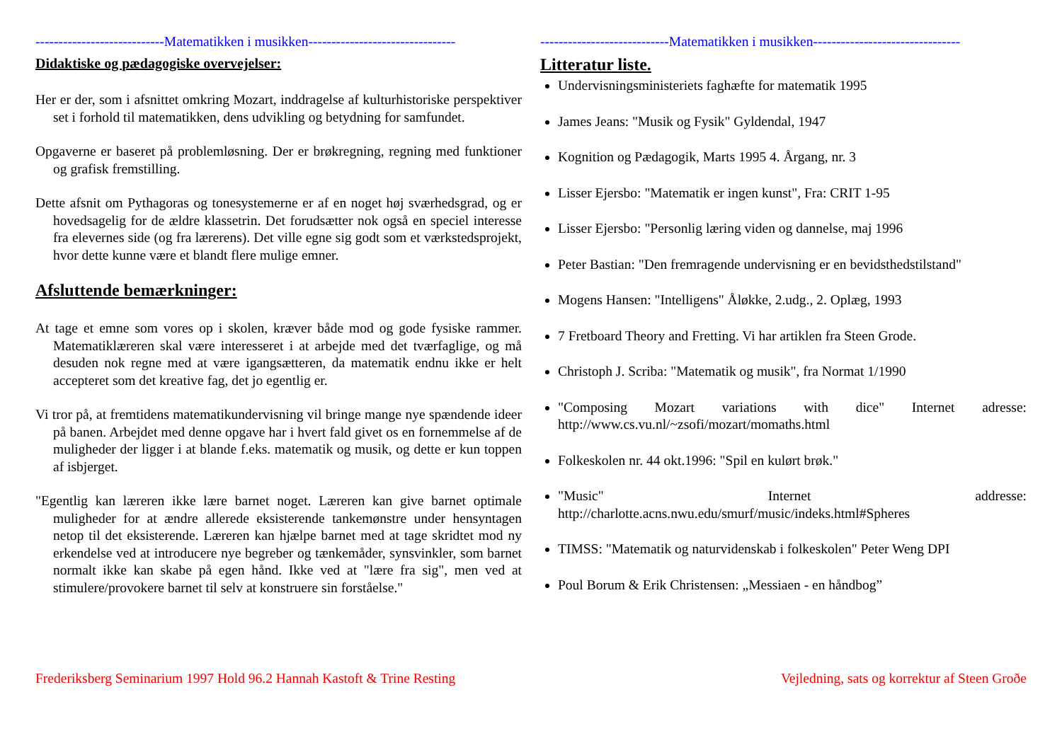----------------------------Matematikken i musikken--------------------------------
Didaktiske og pædagogiske overvejelser:
Her er der, som i afsnittet omkring Mozart, inddragelse af kulturhistoriske perspektiver set i forhold til matematikken, dens udvikling og betydning for samfundet.
Opgaverne er baseret på problemløsning. Der er brøkregning, regning med funktioner og grafisk fremstilling.
Dette afsnit om Pythagoras og tonesystemerne er af en noget høj sværhedsgrad, og er hovedsagelig for de ældre klassetrin. Det forudsætter nok også en speciel interesse fra elevernes side (og fra lærerens). Det ville egne sig godt som et værkstedsprojekt, hvor dette kunne være et blandt flere mulige emner.
Afsluttende bemærkninger:
At tage et emne som vores op i skolen, kræver både mod og gode fysiske rammer. Matematiklæreren skal være interesseret i at arbejde med det tværfaglige, og må desuden nok regne med at være igangsætteren, da matematik endnu ikke er helt accepteret som det kreative fag, det jo egentlig er.
Vi tror på, at fremtidens matematikundervisning vil bringe mange nye spændende ideer på banen. Arbejdet med denne opgave har i hvert fald givet os en fornemmelse af de muligheder der ligger i at blande f.eks. matematik og musik, og dette er kun toppen af isbjerget.
"Egentlig kan læreren ikke lære barnet noget. Læreren kan give barnet optimale muligheder for at ændre allerede eksisterende tankemønstre under hensyntagen netop til det eksisterende. Læreren kan hjælpe barnet med at tage skridtet mod ny erkendelse ved at introducere nye begreber og tænkemåder, synsvinkler, som barnet normalt ikke kan skabe på egen hånd. Ikke ved at "lære fra sig", men ved at stimulere/provokere barnet til selv at konstruere sin forståelse."
----------------------------Matematikken i musikken--------------------------------
Litteratur liste.
Undervisningsministeriets faghæfte for matematik 1995
James Jeans: "Musik og Fysik" Gyldendal, 1947
Kognition og Pædagogik, Marts 1995 4. Årgang, nr. 3
Lisser Ejersbo: "Matematik er ingen kunst", Fra: CRIT 1-95
Lisser Ejersbo: "Personlig læring viden og dannelse, maj 1996
Peter Bastian: "Den fremragende undervisning er en bevidsthedstilstand"
Mogens Hansen: "Intelligens" Åløkke, 2.udg., 2. Oplæg, 1993
7 Fretboard Theory and Fretting. Vi har artiklen fra Steen Grode.
Christoph J. Scriba: "Matematik og musik", fra Normat 1/1990
"Composing Mozart variations with dice" Internet adresse: http://www.cs.vu.nl/~zsofi/mozart/momaths.html
Folkeskolen nr. 44 okt.1996: "Spil en kulørt brøk."
"Music" Internet addresse: http://charlotte.acns.nwu.edu/smurf/music/indeks.html#Spheres
TIMSS: "Matematik og naturvidenskab i folkeskolen" Peter Weng DPI
Poul Borum & Erik Christensen: „Messiaen - en håndbog”
Frederiksberg Seminarium 1997 Hold 96.2 Hannah Kastoft & Trine Resting Vejledning, sats og korrektur af Steen Groðe